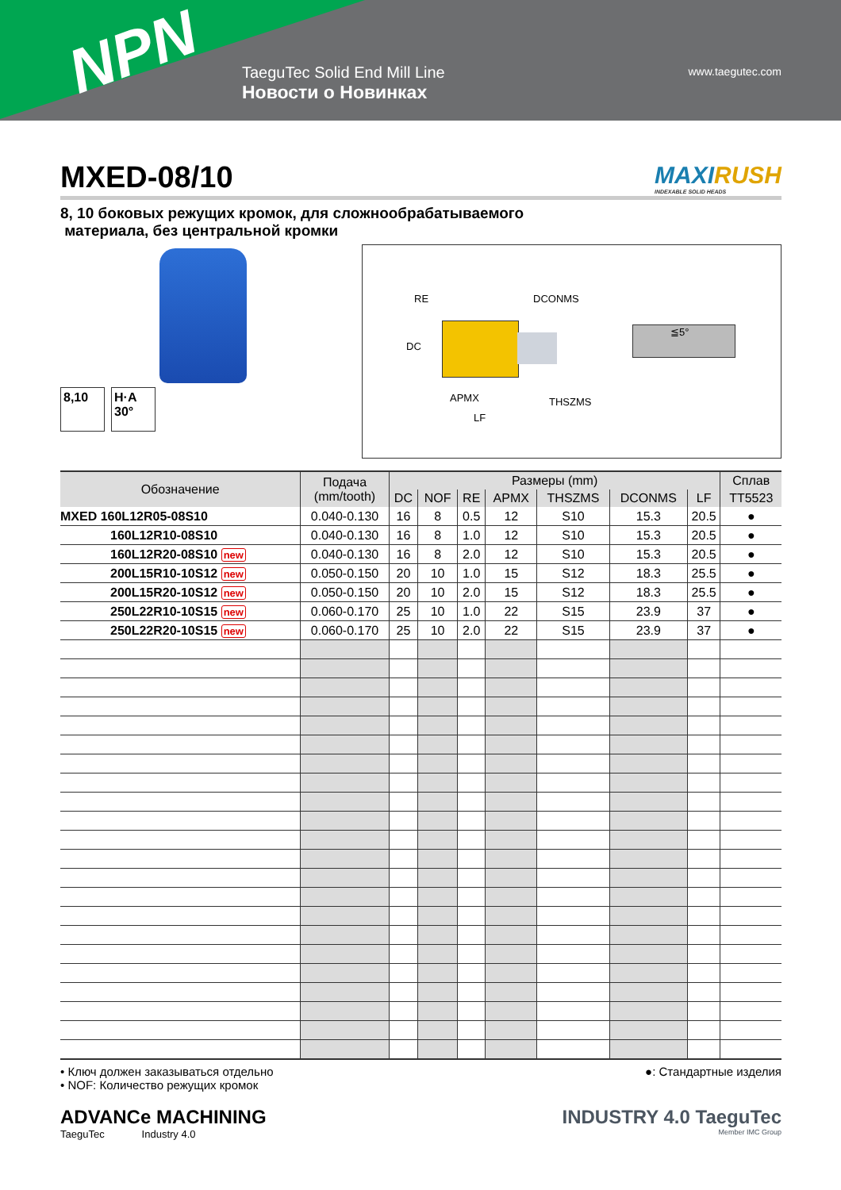NPN
TaeguTec Solid End Mill Line
Новости о Новинках
www.taegutec.com
MXED-08/10
MAXIRUSH
INDEXABLE SOLID HEADS
8, 10 боковых режущих кромок, для сложнообрабатываемого
материала, без центральной кромки
8,10 H·A
30°
RE DCONMS
DC
APMX THSZMS
LF
≦5°
| Обозначение | Подача (mm/tooth) | Размеры (mm) | | | | | | | Сплав |
| --- | --- | --- | --- | --- | --- | --- | --- | --- | --- |
| | | DC | NOF | RE | APMX | THSZMS | DCONMS | LF | TT5523 |
| MXED 160L12R05-08S10 | 0.040-0.130 | 16 | 8 | 0.5 | 12 | S10 | 15.3 | 20.5 | ● |
| 160L12R10-08S10 | 0.040-0.130 | 16 | 8 | 1.0 | 12 | S10 | 15.3 | 20.5 | ● |
| 160L12R20-08S10 new | 0.040-0.130 | 16 | 8 | 2.0 | 12 | S10 | 15.3 | 20.5 | ● |
| 200L15R10-10S12 new | 0.050-0.150 | 20 | 10 | 1.0 | 15 | S12 | 18.3 | 25.5 | ● |
| 200L15R20-10S12 new | 0.050-0.150 | 20 | 10 | 2.0 | 15 | S12 | 18.3 | 25.5 | ● |
| 250L22R10-10S15 new | 0.060-0.170 | 25 | 10 | 1.0 | 22 | S15 | 23.9 | 37 | ● |
| 250L22R20-10S15 new | 0.060-0.170 | 25 | 10 | 2.0 | 22 | S15 | 23.9 | 37 | ● |
• Ключ должен заказываться отдельно
• NOF: Количество режущих кромок
●: Стандартные изделия
ADVANCe MACHINING
TaeguTec Industry 4.0
INDUSTRY 4.0 TaeguTec
Member IMC Group